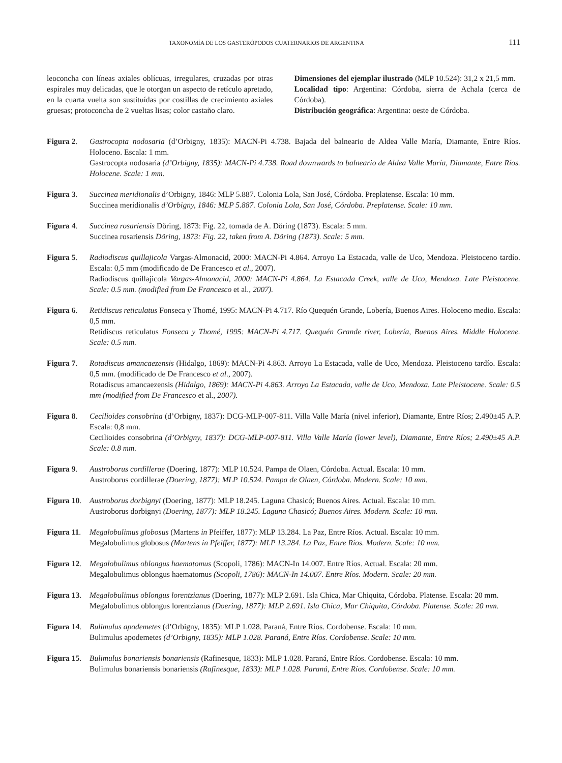TAXONOMÍA DE LOS GASTERÓPODOS CUATERNARIOS DE ARGENTINA 111
leoconcha con líneas axiales oblícuas, irregulares, cruzadas por otras espirales muy delicadas, que le otorgan un aspecto de retículo apretado, en la cuarta vuelta son sustituídas por costillas de crecimiento axiales gruesas; protoconcha de 2 vueltas lisas; color castaño claro.
Dimensiones del ejemplar ilustrado (MLP 10.524): 31,2 x 21,5 mm.
Localidad tipo: Argentina: Córdoba, sierra de Achala (cerca de Córdoba).
Distribución geográfica: Argentina: oeste de Córdoba.
Figura 2. Gastrocopta nodosaria (d’Orbigny, 1835): MACN-Pi 4.738. Bajada del balneario de Aldea Valle María, Diamante, Entre Ríos. Holoceno. Escala: 1 mm.
Gastrocopta nodosaria (d’Orbigny, 1835): MACN-Pi 4.738. Road downwards to balneario de Aldea Valle María, Diamante, Entre Ríos. Holocene. Scale: 1 mm.
Figura 3. Succinea meridionalis d’Orbigny, 1846: MLP 5.887. Colonia Lola, San José, Córdoba. Preplatense. Escala: 10 mm.
Succinea meridionalis d’Orbigny, 1846: MLP 5.887. Colonia Lola, San José, Córdoba. Preplatense. Scale: 10 mm.
Figura 4. Succinea rosariensis Döring, 1873: Fig. 22, tomada de A. Döring (1873). Escala: 5 mm.
Succinea rosariensis Döring, 1873: Fig. 22, taken from A. Döring (1873). Scale: 5 mm.
Figura 5. Radiodiscus quillajicola Vargas-Almonacid, 2000: MACN-Pi 4.864. Arroyo La Estacada, valle de Uco, Mendoza. Pleistoceno tardío. Escala: 0,5 mm (modificado de De Francesco et al., 2007).
Radiodiscus quillajicola Vargas-Almonacid, 2000: MACN-Pi 4.864. La Estacada Creek, valle de Uco, Mendoza. Late Pleistocene. Scale: 0.5 mm. (modified from De Francesco et al., 2007).
Figura 6. Retidiscus reticulatus Fonseca y Thomé, 1995: MACN-Pi 4.717. Río Quequén Grande, Lobería, Buenos Aires. Holoceno medio. Escala: 0,5 mm.
Retidiscus reticulatus Fonseca y Thomé, 1995: MACN-Pi 4.717. Quequén Grande river, Lobería, Buenos Aires. Middle Holocene. Scale: 0.5 mm.
Figura 7. Rotadiscus amancaezensis (Hidalgo, 1869): MACN-Pi 4.863. Arroyo La Estacada, valle de Uco, Mendoza. Pleistoceno tardío. Escala: 0,5 mm. (modificado de De Francesco et al., 2007).
Rotadiscus amancaezensis (Hidalgo, 1869): MACN-Pi 4.863. Arroyo La Estacada, valle de Uco, Mendoza. Late Pleistocene. Scale: 0.5 mm (modified from De Francesco et al., 2007).
Figura 8. Cecilioides consobrina (d’Orbigny, 1837): DCG-MLP-007-811. Villa Valle María (nivel inferior), Diamante, Entre Ríos; 2.490±45 A.P. Escala: 0,8 mm.
Cecilioides consobrina (d’Orbigny, 1837): DCG-MLP-007-811. Villa Valle María (lower level), Diamante, Entre Ríos; 2.490±45 A.P. Scale: 0.8 mm.
Figura 9. Austroborus cordillerae (Doering, 1877): MLP 10.524. Pampa de Olaen, Córdoba. Actual. Escala: 10 mm.
Austroborus cordillerae (Doering, 1877): MLP 10.524. Pampa de Olaen, Córdoba. Modern. Scale: 10 mm.
Figura 10. Austroborus dorbignyi (Doering, 1877): MLP 18.245. Laguna Chasicó; Buenos Aires. Actual. Escala: 10 mm.
Austroborus dorbignyi (Doering, 1877): MLP 18.245. Laguna Chasicó; Buenos Aires. Modern. Scale: 10 mm.
Figura 11. Megalobulimus globosus (Martens in Pfeiffer, 1877): MLP 13.284. La Paz, Entre Ríos. Actual. Escala: 10 mm.
Megalobulimus globosus (Martens in Pfeiffer, 1877): MLP 13.284. La Paz, Entre Ríos. Modern. Scale: 10 mm.
Figura 12. Megalobulimus oblongus haematomus (Scopoli, 1786): MACN-In 14.007. Entre Ríos. Actual. Escala: 20 mm.
Megalobulimus oblongus haematomus (Scopoli, 1786): MACN-In 14.007. Entre Ríos. Modern. Scale: 20 mm.
Figura 13. Megalobulimus oblongus lorentzianus (Doering, 1877): MLP 2.691. Isla Chica, Mar Chiquita, Córdoba. Platense. Escala: 20 mm.
Megalobulimus oblongus lorentzianus (Doering, 1877): MLP 2.691. Isla Chica, Mar Chiquita, Córdoba. Platense. Scale: 20 mm.
Figura 14. Bulimulus apodemetes (d’Orbigny, 1835): MLP 1.028. Paraná, Entre Ríos. Cordobense. Escala: 10 mm.
Bulimulus apodemetes (d’Orbigny, 1835): MLP 1.028. Paraná, Entre Ríos. Cordobense. Scale: 10 mm.
Figura 15. Bulimulus bonariensis bonariensis (Rafinesque, 1833): MLP 1.028. Paraná, Entre Ríos. Cordobense. Escala: 10 mm.
Bulimulus bonariensis bonariensis (Rafinesque, 1833): MLP 1.028. Paraná, Entre Ríos. Cordobense. Scale: 10 mm.